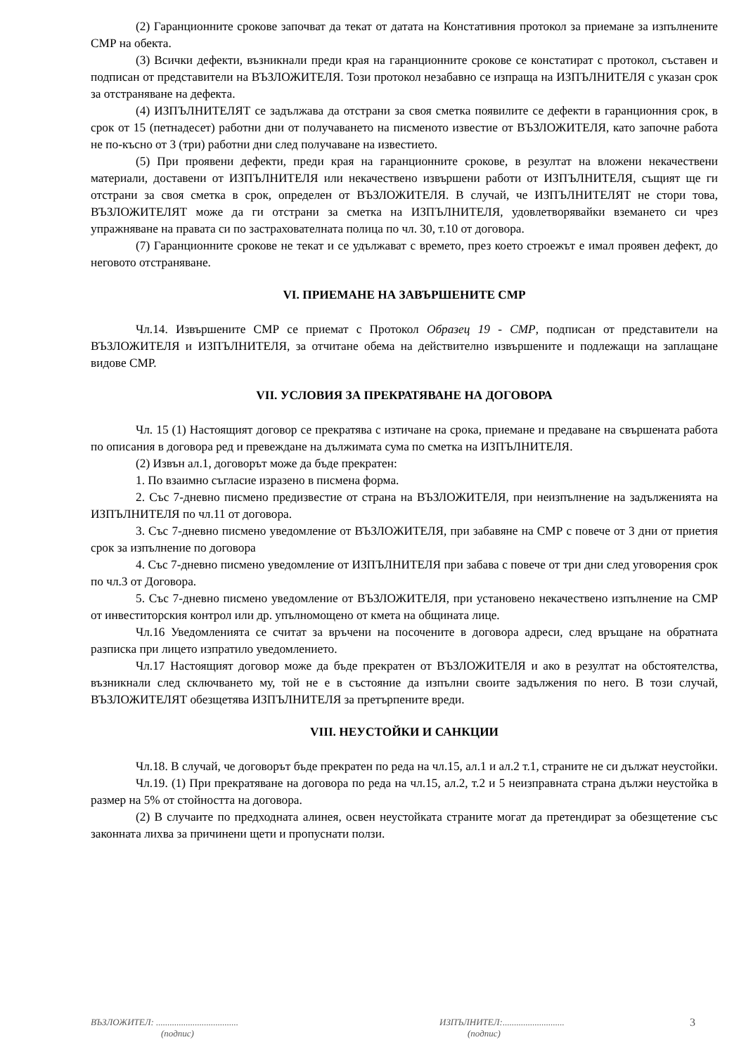(2) Гаранционните срокове започват да текат от датата на Констативния протокол за приемане за изпълнените СМР на обекта.
(3) Всички дефекти, възникнали преди края на гаранционните срокове се констатират с протокол, съставен и подписан от представители на ВЪЗЛОЖИТЕЛЯ. Този протокол незабавно се изпраща на ИЗПЪЛНИТЕЛЯ с указан срок за отстраняване на дефекта.
(4) ИЗПЪЛНИТЕЛЯТ се задължава да отстрани за своя сметка появилите се дефекти в гаранционния срок, в срок от 15 (петнадесет) работни дни от получаването на писменото известие от ВЪЗЛОЖИТЕЛЯ, като започне работа не по-късно от 3 (три) работни дни след получаване на известието.
(5) При проявени дефекти, преди края на гаранционните срокове, в резултат на вложени некачествени материали, доставени от ИЗПЪЛНИТЕЛЯ или некачествено извършени работи от ИЗПЪЛНИТЕЛЯ, същият ще ги отстрани за своя сметка в срок, определен от ВЪЗЛОЖИТЕЛЯ. В случай, че ИЗПЪЛНИТЕЛЯТ не стори това, ВЪЗЛОЖИТЕЛЯТ може да ги отстрани за сметка на ИЗПЪЛНИТЕЛЯ, удовлетворявайки вземането си чрез упражняване на правата си по застрахователната полица по чл. 30, т.10 от договора.
(7) Гаранционните срокове не текат и се удължават с времето, през което строежът е имал проявен дефект, до неговото отстраняване.
VI. ПРИЕМАНЕ НА ЗАВЪРШЕНИТЕ СМР
Чл.14. Извършените СМР се приемат с Протокол Образец 19 - СМР, подписан от представители на ВЪЗЛОЖИТЕЛЯ и ИЗПЪЛНИТЕЛЯ, за отчитане обема на действително извършените и подлежащи на заплащане видове СМР.
VII. УСЛОВИЯ ЗА ПРЕКРАТЯВАНЕ НА ДОГОВОРА
Чл. 15 (1) Настоящият договор се прекратява с изтичане на срока, приемане и предаване на свършената работа по описания в договора ред и превеждане на дължимата сума по сметка на ИЗПЪЛНИТЕЛЯ.
(2) Извън ал.1, договорът може да бъде прекратен:
1. По взаимно съгласие изразено в писмена форма.
2. Със 7-дневно писмено предизвестие от страна на ВЪЗЛОЖИТЕЛЯ, при неизпълнение на задълженията на ИЗПЪЛНИТЕЛЯ по чл.11 от договора.
3. Със 7-дневно писмено уведомление от ВЪЗЛОЖИТЕЛЯ, при забавяне на СМР с повече от 3 дни от приетия срок за изпълнение по договора
4. Със 7-дневно писмено уведомление от ИЗПЪЛНИТЕЛЯ при забава с повече от три дни след уговорения срок по чл.3 от Договора.
5. Със 7-дневно писмено уведомление от ВЪЗЛОЖИТЕЛЯ, при установено некачествено изпълнение на СМР от инвеститорския контрол или др. упълномощено от кмета на общината лице.
Чл.16 Уведомленията се считат за връчени на посочените в договора адреси, след връщане на обратната разписка при лицето изпратило уведомлението.
Чл.17 Настоящият договор може да бъде прекратен от ВЪЗЛОЖИТЕЛЯ и ако в резултат на обстоятелства, възникнали след сключването му, той не е в състояние да изпълни своите задължения по него. В този случай, ВЪЗЛОЖИТЕЛЯТ обезщетява ИЗПЪЛНИТЕЛЯ за претърпените вреди.
VIII. НЕУСТОЙКИ И САНКЦИИ
Чл.18. В случай, че договорът бъде прекратен по реда на чл.15, ал.1 и ал.2 т.1, страните не си дължат неустойки.
Чл.19. (1) При прекратяване на договора по реда на чл.15, ал.2, т.2 и 5 неизправната страна дължи неустойка в размер на 5% от стойността на договора.
(2) В случаите по предходната алинея, освен неустойката страните могат да претендират за обезщетение със законната лихва за причинени щети и пропуснати ползи.
ВЪЗЛОЖИТЕЛ: ....................................
(подпис)
ИЗПЪЛНИТЕЛ:...........................
(подпис)
3